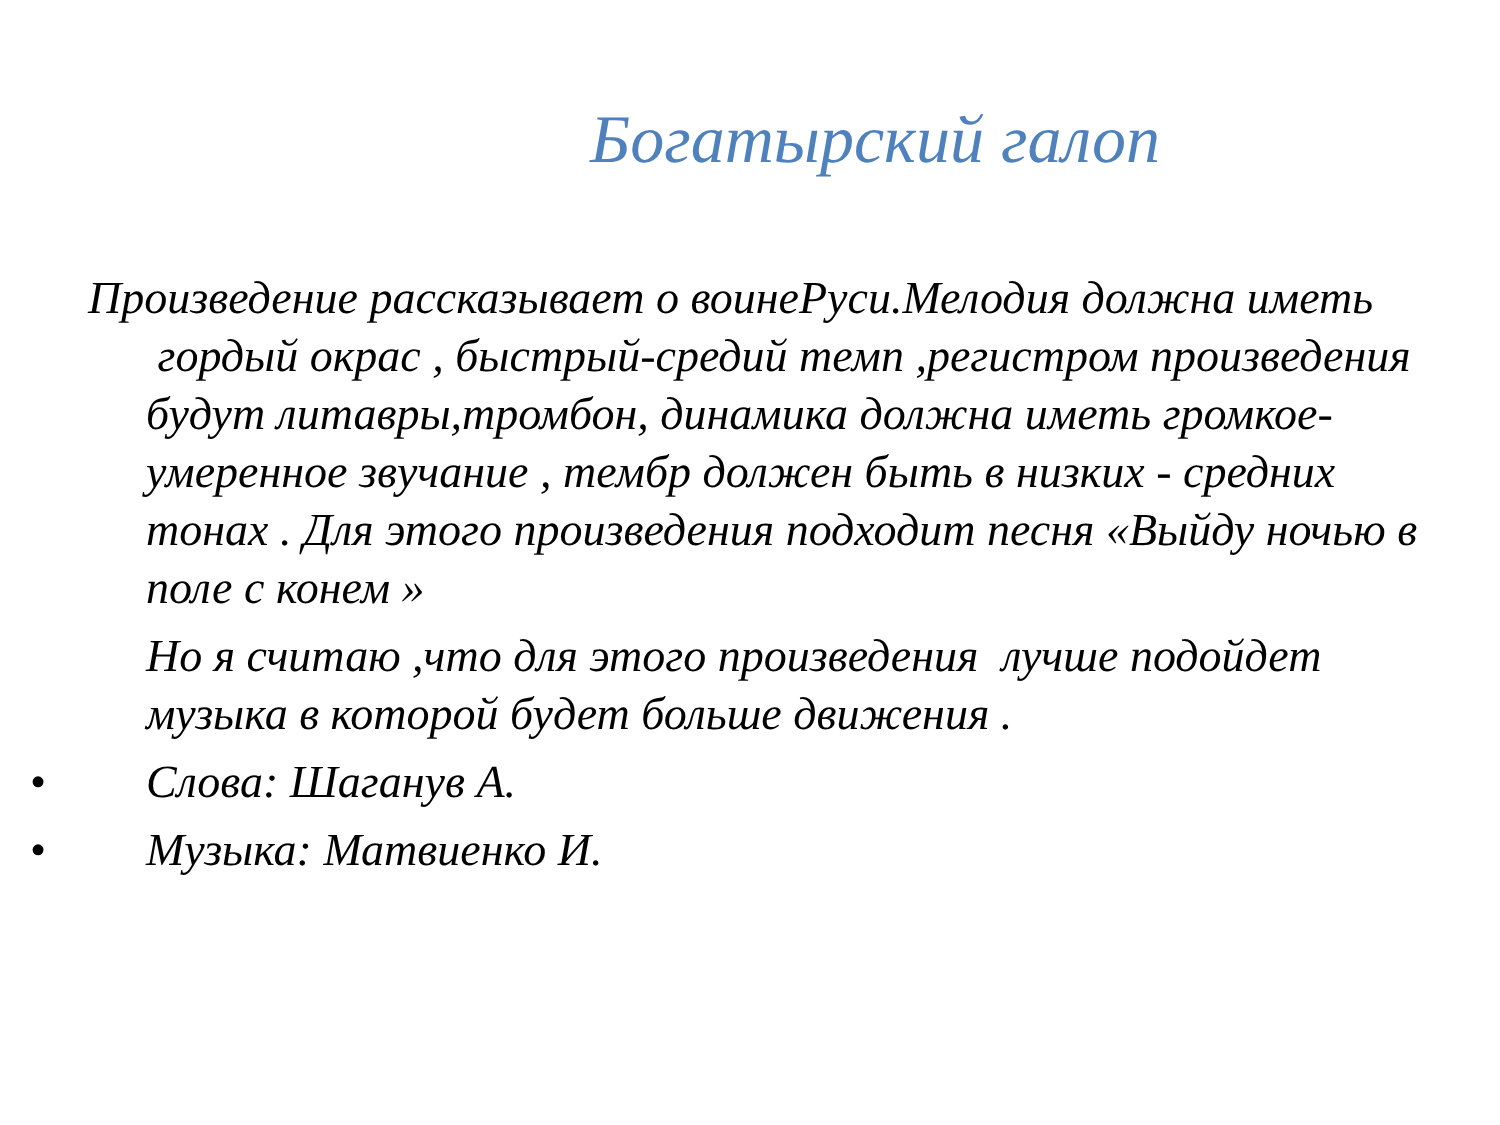Богатырский галоп
Произведение рассказывает о воинеРуси.Мелодия должна иметь гордый окрас , быстрый-средий темп ,регистром произведения будут литавры,тромбон, динамика должна иметь громкое-умеренное звучание , тембр должен быть в низких - средних тонах . Для этого произведения подходит песня «Выйду ночью в поле с конем »
Но я считаю ,что для этого произведения лучше подойдет музыка в которой будет больше движения .
• Слова: Шаганув А.
• Музыка: Матвиенко И.